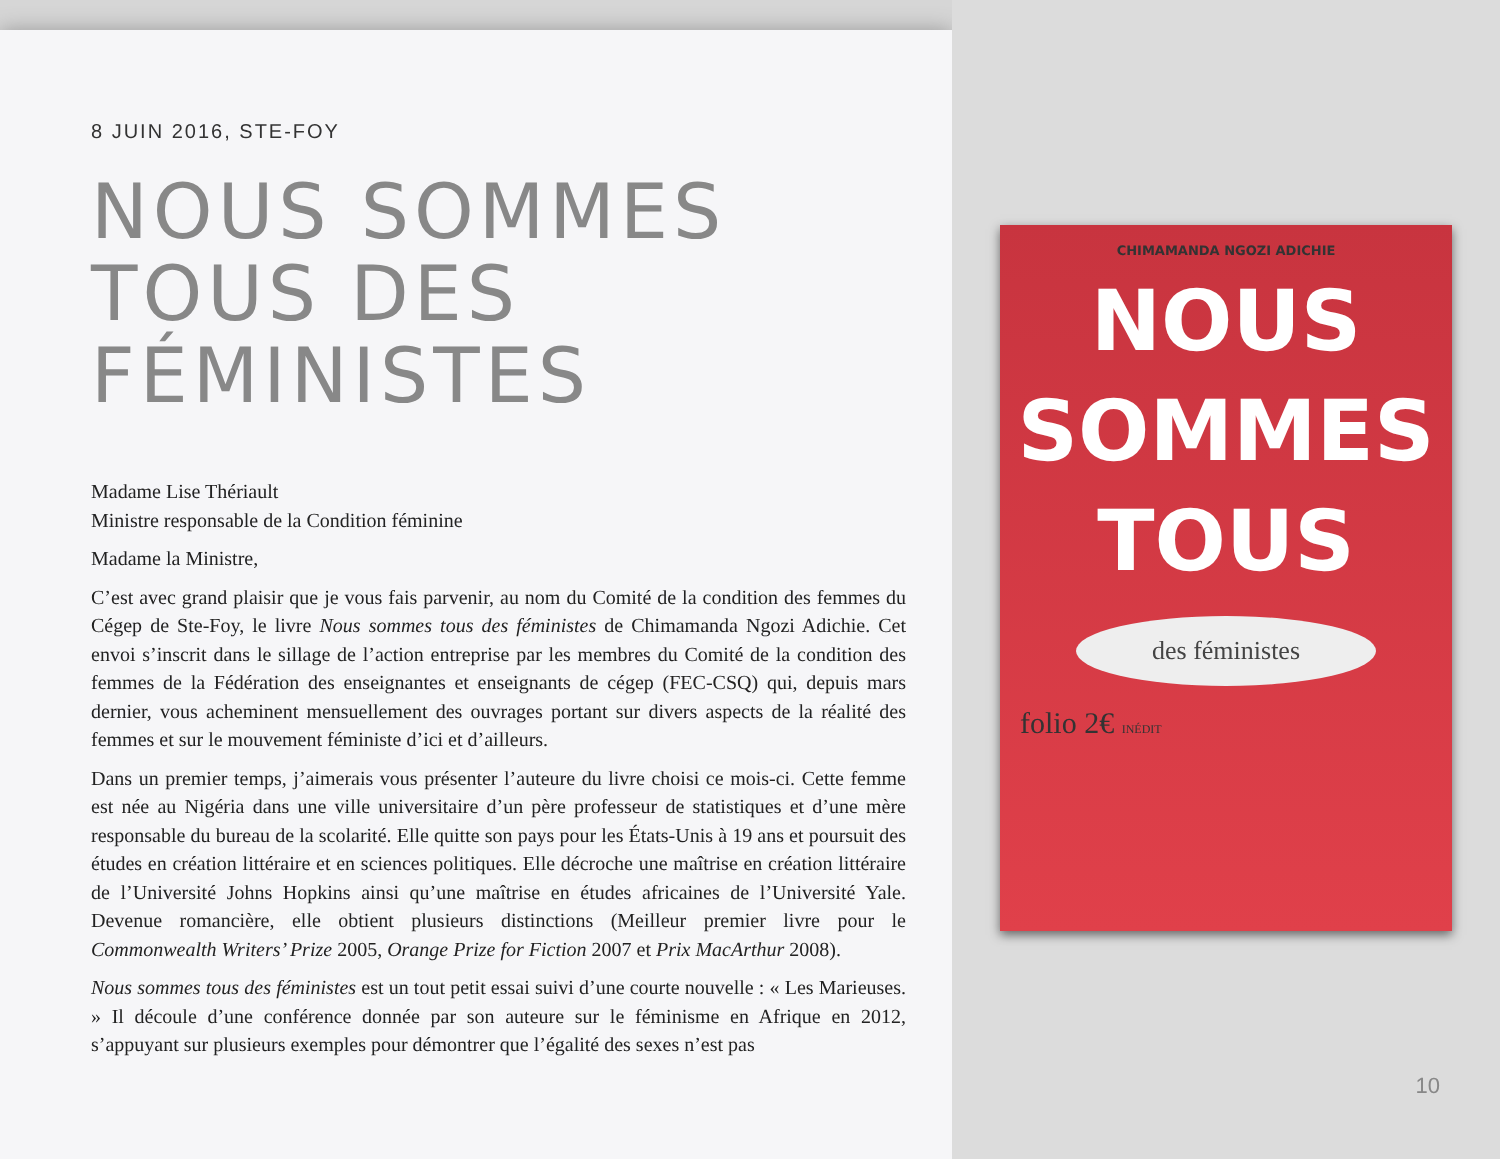8 JUIN 2016, STE-FOY
NOUS SOMMES
TOUS DES
FÉMINISTES
Madame Lise Thériault
Ministre responsable de la Condition féminine
Madame la Ministre,
C’est avec grand plaisir que je vous fais parvenir, au nom du Comité de la condition des femmes du Cégep de Ste-Foy, le livre Nous sommes tous des féministes de Chimamanda Ngozi Adichie. Cet envoi s’inscrit dans le sillage de l’action entreprise par les membres du Comité de la condition des femmes de la Fédération des enseignantes et enseignants de cégep (FEC-CSQ) qui, depuis mars dernier, vous acheminent mensuellement des ouvrages portant sur divers aspects de la réalité des femmes et sur le mouvement féministe d’ici et d’ailleurs.
Dans un premier temps, j’aimerais vous présenter l’auteure du livre choisi ce mois-ci. Cette femme est née au Nigéria dans une ville universitaire d’un père professeur de statistiques et d’une mère responsable du bureau de la scolarité. Elle quitte son pays pour les États-Unis à 19 ans et poursuit des études en création littéraire et en sciences politiques. Elle décroche une maîtrise en création littéraire de l’Université Johns Hopkins ainsi qu’une maîtrise en études africaines de l’Université Yale. Devenue romancière, elle obtient plusieurs distinctions (Meilleur premier livre pour le Commonwealth Writers’ Prize 2005, Orange Prize for Fiction 2007 et Prix MacArthur 2008).
Nous sommes tous des féministes est un tout petit essai suivi d’une courte nouvelle : « Les Marieuses. » Il découle d’une conférence donnée par son auteure sur le féminisme en Afrique en 2012, s’appuyant sur plusieurs exemples pour démontrer que l’égalité des sexes n’est pas
CHIMAMANDA NGOZI ADICHIE
NOUS
SOMMES
TOUS
des féministes
folio 2€ INÉDIT
10